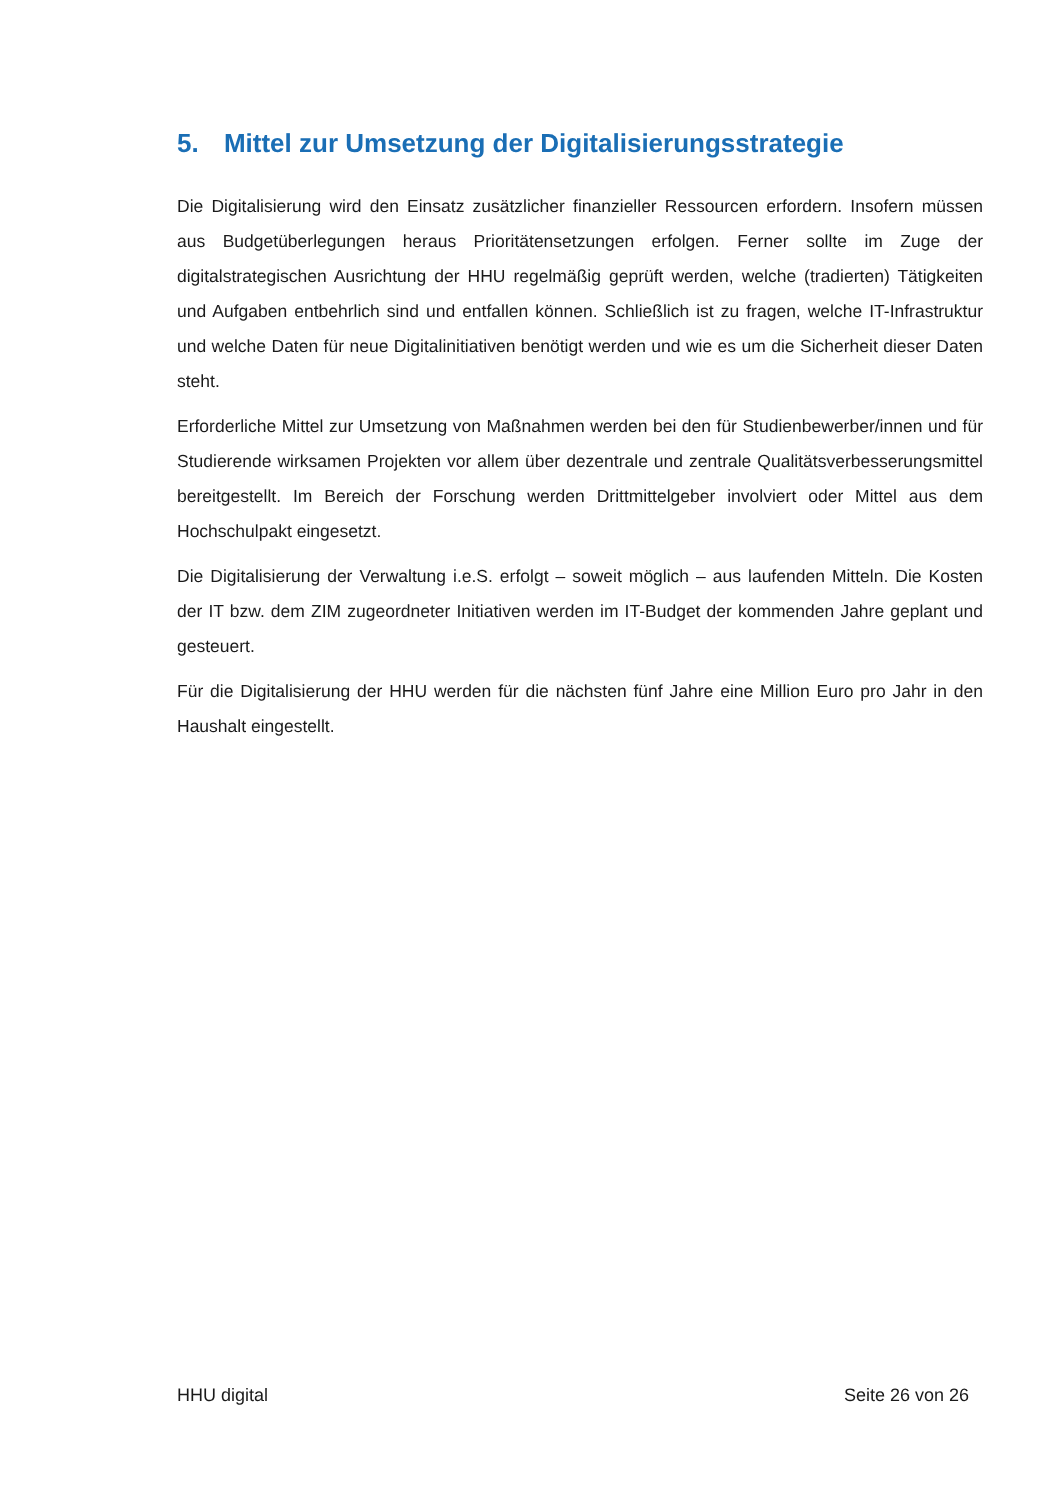5. Mittel zur Umsetzung der Digitalisierungsstrategie
Die Digitalisierung wird den Einsatz zusätzlicher finanzieller Ressourcen erfordern. Insofern müssen aus Budgetüberlegungen heraus Prioritätensetzungen erfolgen. Ferner sollte im Zuge der digitalstrategischen Ausrichtung der HHU regelmäßig geprüft werden, welche (tradierten) Tätigkeiten und Aufgaben entbehrlich sind und entfallen können. Schließlich ist zu fragen, welche IT-Infrastruktur und welche Daten für neue Digitalinitiativen benötigt werden und wie es um die Sicherheit dieser Daten steht.
Erforderliche Mittel zur Umsetzung von Maßnahmen werden bei den für Studienbewerber/innen und für Studierende wirksamen Projekten vor allem über dezentrale und zentrale Qualitätsverbesserungsmittel bereitgestellt. Im Bereich der Forschung werden Drittmittelgeber involviert oder Mittel aus dem Hochschulpakt eingesetzt.
Die Digitalisierung der Verwaltung i.e.S. erfolgt – soweit möglich – aus laufenden Mitteln. Die Kosten der IT bzw. dem ZIM zugeordneter Initiativen werden im IT-Budget der kommenden Jahre geplant und gesteuert.
Für die Digitalisierung der HHU werden für die nächsten fünf Jahre eine Million Euro pro Jahr in den Haushalt eingestellt.
HHU digital Seite 26 von 26